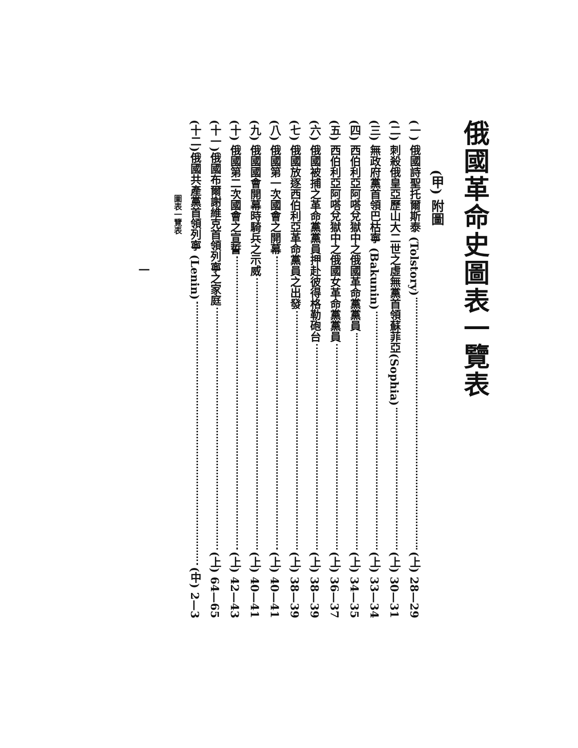俄國革命史圖表一覽表
(甲) 附圖
(一) 俄國詩聖托爾斯泰 (Tolstory) (上) 28—29
(二) 刺殺俄皇亞歷山大二世之虛無黨首領蘇菲亞(Sophia) (上) 30—31
(三) 無政府黨首領巴枯寧 (Bakunin) (上) 33—34
(四) 西伯利亞阿嗒兌獄中之俄國革命黨黨員 (上) 34—35
(五) 西伯利亞阿嗒兌獄中之俄國女革命黨黨員 (上) 36—37
(六) 俄國被捕之革命黨黨員押赴彼得格勒砲台 (上) 38—39
(七) 俄國放逐西伯利亞革命黨員之出發 (上) 38—39
(八) 俄國第一次國會之開幕 (上) 40—41
(九) 俄國國會開幕時騎兵之示威 (上) 40—41
(十) 俄國第二次國會之宣誓 (上) 42—43
(十一)俄國布爾謝維克首領列寧之家庭 (上) 64—65
(十二)俄國共產黨首領列寧 (Lenin) (中) 2—3
圖表一覽表
一